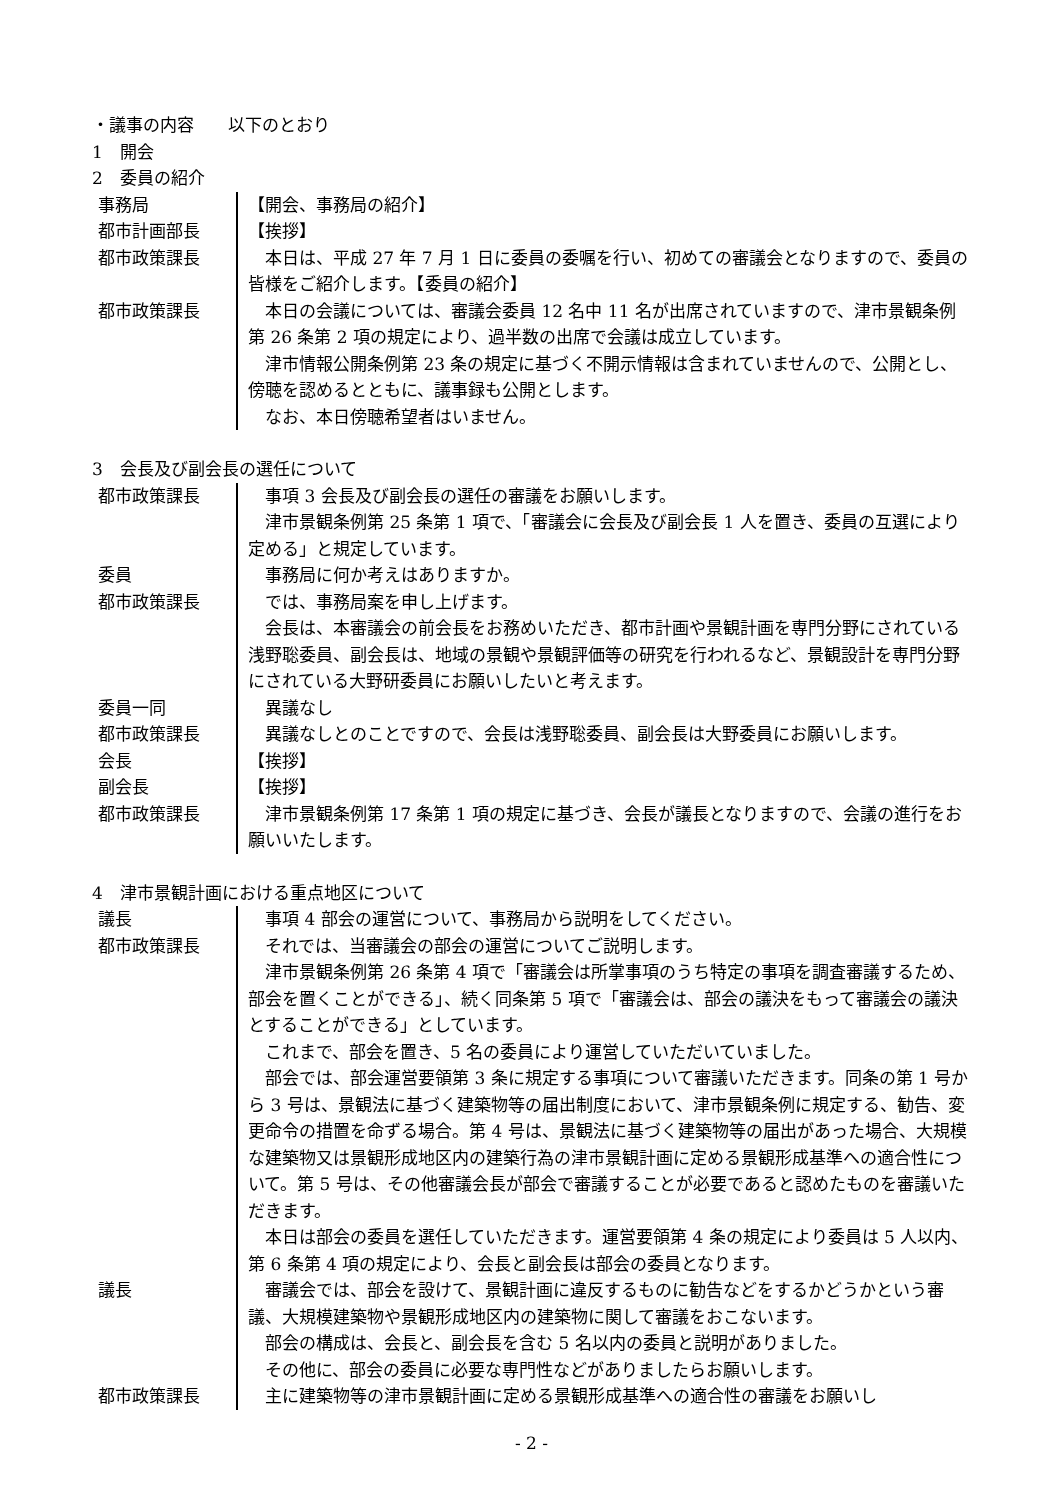・議事の内容　　以下のとおり
1　開会
2　委員の紹介
事務局 【開会、事務局の紹介】
都市計画部長 【挨拶】
都市政策課長 本日は、平成 27 年 7 月 1 日に委員の委嘱を行い、初めての審議会となりますので、委員の皆様をご紹介します。【委員の紹介】
都市政策課長 本日の会議については、審議会委員 12 名中 11 名が出席されていますので、津市景観条例第 26 条第 2 項の規定により、過半数の出席で会議は成立しています。
津市情報公開条例第 23 条の規定に基づく不開示情報は含まれていませんので、公開とし、傍聴を認めるとともに、議事録も公開とします。
なお、本日傍聴希望者はいません。
3　会長及び副会長の選任について
都市政策課長 事項 3 会長及び副会長の選任の審議をお願いします。
津市景観条例第 25 条第 1 項で、「審議会に会長及び副会長 1 人を置き、委員の互選により定める」と規定しています。
委員 事務局に何か考えはありますか。
都市政策課長 では、事務局案を申し上げます。
会長は、本審議会の前会長をお務めいただき、都市計画や景観計画を専門分野にされている浅野聡委員、副会長は、地域の景観や景観評価等の研究を行われるなど、景観設計を専門分野にされている大野研委員にお願いしたいと考えます。
委員一同 異議なし
都市政策課長 異議なしとのことですので、会長は浅野聡委員、副会長は大野委員にお願いします。
会長 【挨拶】
副会長 【挨拶】
都市政策課長 津市景観条例第 17 条第 1 項の規定に基づき、会長が議長となりますので、会議の進行をお願いいたします。
4　津市景観計画における重点地区について
議長 事項 4 部会の運営について、事務局から説明をしてください。
都市政策課長 それでは、当審議会の部会の運営についてご説明します。
津市景観条例第 26 条第 4 項で「審議会は所掌事項のうち特定の事項を調査審議するため、部会を置くことができる」、続く同条第 5 項で「審議会は、部会の議決をもって審議会の議決とすることができる」としています。
これまで、部会を置き、5 名の委員により運営していただいていました。
部会では、部会運営要領第 3 条に規定する事項について審議いただきます。同条の第 1 号から 3 号は、景観法に基づく建築物等の届出制度において、津市景観条例に規定する、勧告、変更命令の措置を命ずる場合。第 4 号は、景観法に基づく建築物等の届出があった場合、大規模な建築物又は景観形成地区内の建築行為の津市景観計画に定める景観形成基準への適合性について。第 5 号は、その他審議会長が部会で審議することが必要であると認めたものを審議いただきます。
本日は部会の委員を選任していただきます。運営要領第 4 条の規定により委員は 5 人以内、第 6 条第 4 項の規定により、会長と副会長は部会の委員となります。
議長 審議会では、部会を設けて、景観計画に違反するものに勧告などをするかどうかという審議、大規模建築物や景観形成地区内の建築物に関して審議をおこないます。
部会の構成は、会長と、副会長を含む 5 名以内の委員と説明がありました。
その他に、部会の委員に必要な専門性などがありましたらお願いします。
都市政策課長 主に建築物等の津市景観計画に定める景観形成基準への適合性の審議をお願いし
- 2 -